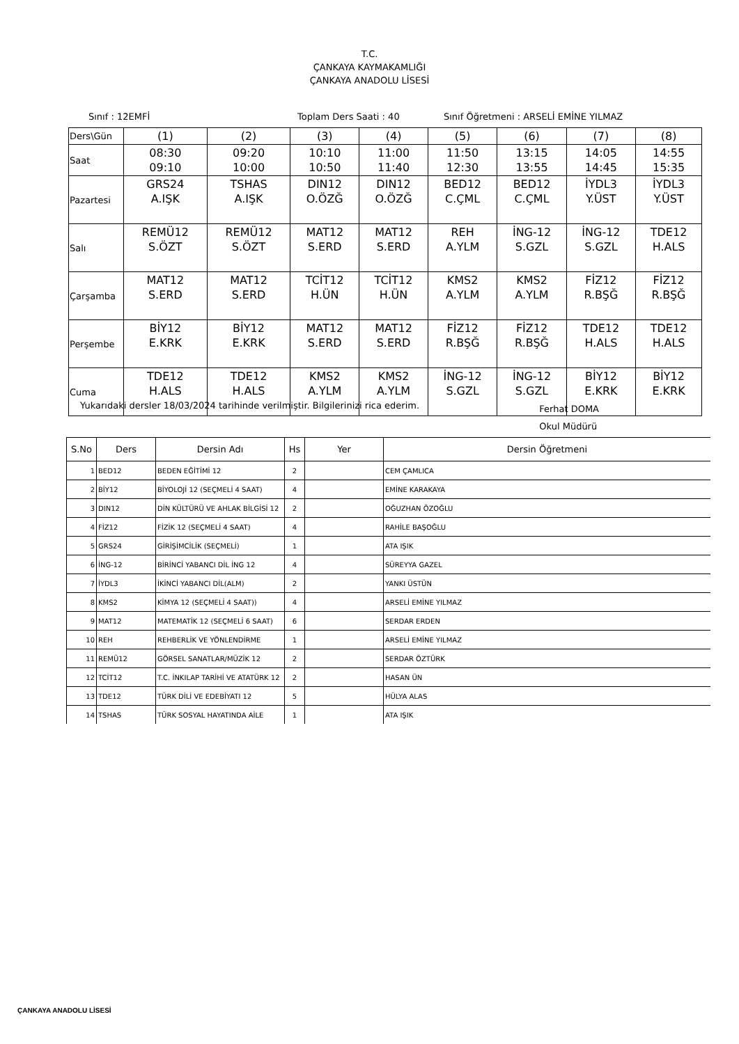T.C.
ÇANKAYA KAYMAKAMLIĞI
ÇANKAYA ANADOLU LİSESİ
Sınıf : 12EMFİ Toplam Ders Saati : 40 Sınıf Öğretmeni : ARSELİ EMİNE YILMAZ
| Ders\Gün | (1) | (2) | (3) | (4) | (5) | (6) | (7) | (8) |
| Saat | 08:30 09:10 | 09:20 10:00 | 10:10 10:50 | 11:00 11:40 | 11:50 12:30 | 13:15 13:55 | 14:05 14:45 | 14:55 15:35 |
| Pazartesi | GRS24 A.IŞK | TSHAS A.IŞK | DIN12 O.ÖZĞ | DIN12 O.ÖZĞ | BED12 C.ÇML | BED12 C.ÇML | İYDL3 Y.ÜST | İYDL3 Y.ÜST |
| Salı | REMÜ12 S.ÖZT | REMÜ12 S.ÖZT | MAT12 S.ERD | MAT12 S.ERD | REH A.YLM | İNG-12 S.GZL | İNG-12 S.GZL | TDE12 H.ALS |
| Çarşamba | MAT12 S.ERD | MAT12 S.ERD | TCİT12 H.ÜN | TCİT12 H.ÜN | KMS2 A.YLM | KMS2 A.YLM | FİZ12 R.BŞĞ | FİZ12 R.BŞĞ |
| Perşembe | BİY12 E.KRK | BİY12 E.KRK | MAT12 S.ERD | MAT12 S.ERD | FİZ12 R.BŞĞ | FİZ12 R.BŞĞ | TDE12 H.ALS | TDE12 H.ALS |
| Cuma | TDE12 H.ALS | TDE12 H.ALS | KMS2 A.YLM | KMS2 A.YLM | İNG-12 S.GZL | İNG-12 S.GZL | BİY12 E.KRK | BİY12 E.KRK |
Yukarıdaki dersler 18/03/2024 tarihinde verilmiştir. Bilgilerinizi rica ederim. Ferhat DOMA
Okul Müdürü
| S.No | Ders | Dersin Adı | Hs | Yer | Dersin Öğretmeni |
| --- | --- | --- | --- | --- | --- |
| 1 | BED12 | BEDEN EĞİTİMİ 12 | 2 | | CEM ÇAMLICA |
| 2 | BİY12 | BİYOLOJİ 12 (SEÇMELİ 4 SAAT) | 4 | | EMİNE KARAKAYA |
| 3 | DIN12 | DİN KÜLTÜRÜ VE AHLAK BİLGİSİ 12 | 2 | | OĞUZHAN ÖZOĞLU |
| 4 | FİZ12 | FİZİK 12 (SEÇMELİ 4 SAAT) | 4 | | RAHİLE BAŞOĞLU |
| 5 | GRS24 | GİRİŞİMCİLİK (SEÇMELİ) | 1 | | ATA IŞIK |
| 6 | İNG-12 | BİRİNCİ YABANCI DİL İNG 12 | 4 | | SÜREYYA GAZEL |
| 7 | İYDL3 | İKİNCİ YABANCI DİL(ALM) | 2 | | YANKI ÜSTÜN |
| 8 | KMS2 | KİMYA 12 (SEÇMELİ 4 SAAT)) | 4 | | ARSELİ EMİNE YILMAZ |
| 9 | MAT12 | MATEMATİK 12 (SEÇMELİ 6 SAAT) | 6 | | SERDAR ERDEN |
| 10 | REH | REHBERLİK VE YÖNLENDİRME | 1 | | ARSELİ EMİNE YILMAZ |
| 11 | REMÜ12 | GÖRSEL SANATLAR/MÜZİK 12 | 2 | | SERDAR ÖZTÜRK |
| 12 | TCİT12 | T.C. İNKILAP TARİHİ VE ATATÜRK 12 | 2 | | HASAN ÜN |
| 13 | TDE12 | TÜRK DİLİ VE EDEBİYATI 12 | 5 | | HÜLYA ALAS |
| 14 | TSHAS | TÜRK SOSYAL HAYATINDA AİLE | 1 | | ATA IŞIK |
ÇANKAYA ANADOLU LİSESİ